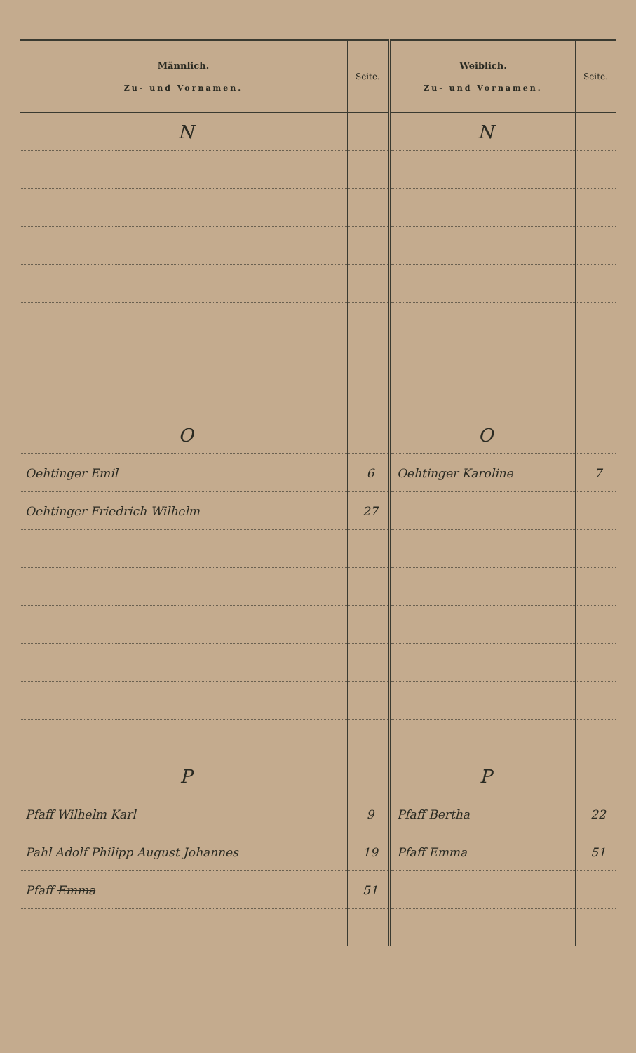| Männlich. Zu- und Vornamen. | Seite. | Weiblich. Zu- und Vornamen. | Seite. |
| --- | --- | --- | --- |
| N | | N | |
| O | | O | |
| Oehtinger Emil | 6 | Oehtinger Karoline | 7 |
| Oehtinger Friedrich Wilhelm | 27 | | |
| P | | P | |
| Pfaff Wilhelm Karl | 9 | Pfaff Bertha | 22 |
| Pahl Adolf Philipp August Johannes | 19 | Pfaff Emma | 51 |
| Pfaff Emma | 51 | | |